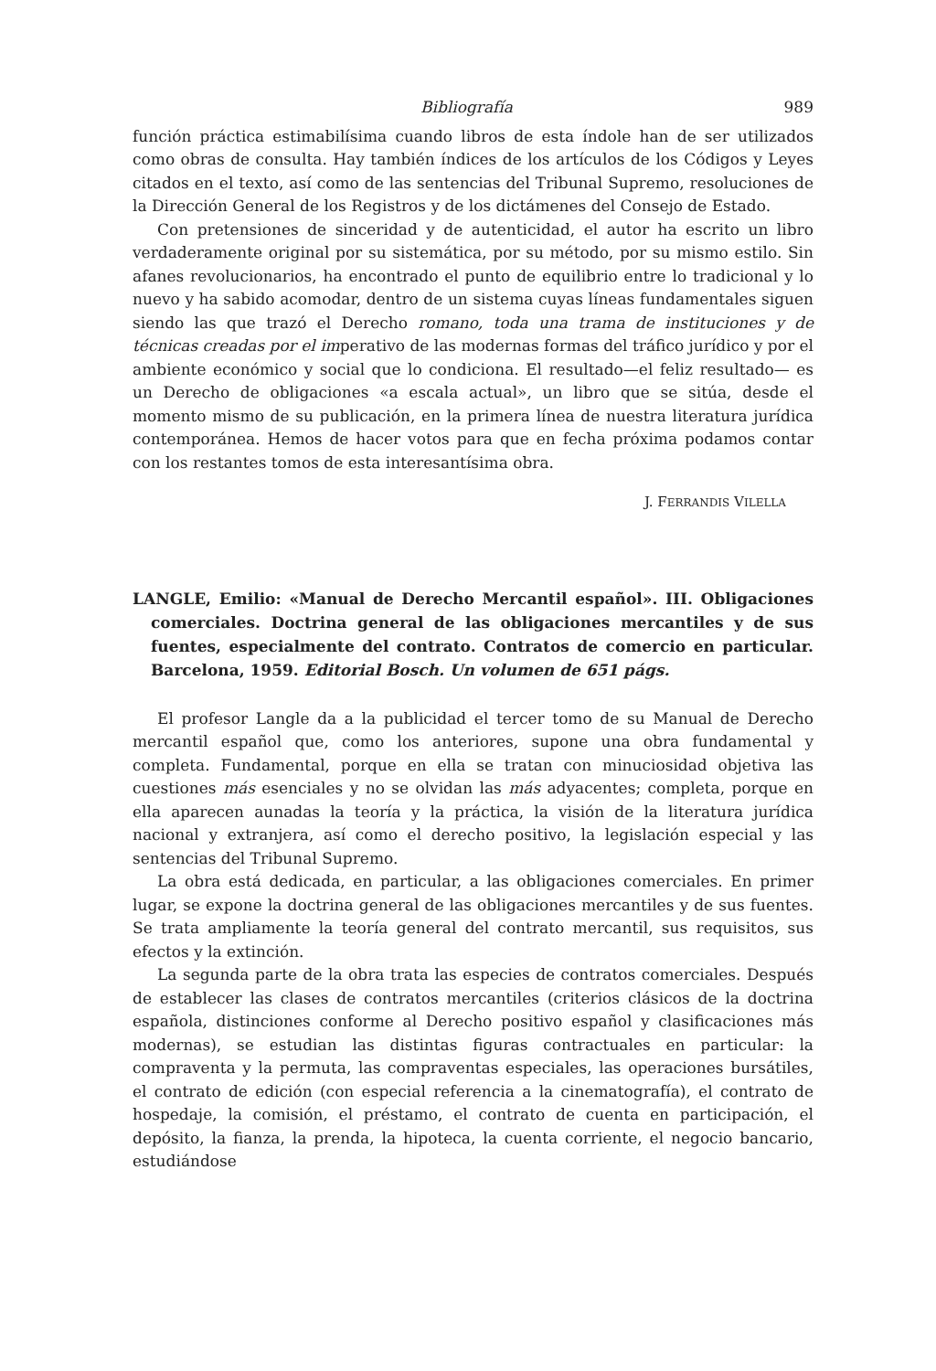Bibliografía 989
función práctica estimabilísima cuando libros de esta índole han de ser utilizados como obras de consulta. Hay también índices de los artículos de los Códigos y Leyes citados en el texto, así como de las sentencias del Tribunal Supremo, resoluciones de la Dirección General de los Registros y de los dictámenes del Consejo de Estado.
Con pretensiones de sinceridad y de autenticidad, el autor ha escrito un libro verdaderamente original por su sistemática, por su método, por su mismo estilo. Sin afanes revolucionarios, ha encontrado el punto de equilibrio entre lo tradicional y lo nuevo y ha sabido acomodar, dentro de un sistema cuyas líneas fundamentales siguen siendo las que trazó el Derecho romano, toda una trama de instituciones y de técnicas creadas por el imperativo de las modernas formas del tráfico jurídico y por el ambiente económico y social que lo condiciona. El resultado—el feliz resultado— es un Derecho de obligaciones «a escala actual», un libro que se sitúa, desde el momento mismo de su publicación, en la primera línea de nuestra literatura jurídica contemporánea. Hemos de hacer votos para que en fecha próxima podamos contar con los restantes tomos de esta interesantísima obra.
J. FERRANDIS VILELLA
LANGLE, Emilio: «Manual de Derecho Mercantil español». III. Obligaciones comerciales. Doctrina general de las obligaciones mercantiles y de sus fuentes, especialmente del contrato. Contratos de comercio en particular. Barcelona, 1959. Editorial Bosch. Un volumen de 651 págs.
El profesor Langle da a la publicidad el tercer tomo de su Manual de Derecho mercantil español que, como los anteriores, supone una obra fundamental y completa. Fundamental, porque en ella se tratan con minuciosidad objetiva las cuestiones más esenciales y no se olvidan las más adyacentes; completa, porque en ella aparecen aunadas la teoría y la práctica, la visión de la literatura jurídica nacional y extranjera, así como el derecho positivo, la legislación especial y las sentencias del Tribunal Supremo.
La obra está dedicada, en particular, a las obligaciones comerciales. En primer lugar, se expone la doctrina general de las obligaciones mercantiles y de sus fuentes. Se trata ampliamente la teoría general del contrato mercantil, sus requisitos, sus efectos y la extinción.
La segunda parte de la obra trata las especies de contratos comerciales. Después de establecer las clases de contratos mercantiles (criterios clásicos de la doctrina española, distinciones conforme al Derecho positivo español y clasificaciones más modernas), se estudian las distintas figuras contractuales en particular: la compraventa y la permuta, las compraventas especiales, las operaciones bursátiles, el contrato de edición (con especial referencia a la cinematografía), el contrato de hospedaje, la comisión, el préstamo, el contrato de cuenta en participación, el depósito, la fianza, la prenda, la hipoteca, la cuenta corriente, el negocio bancario, estudiándose